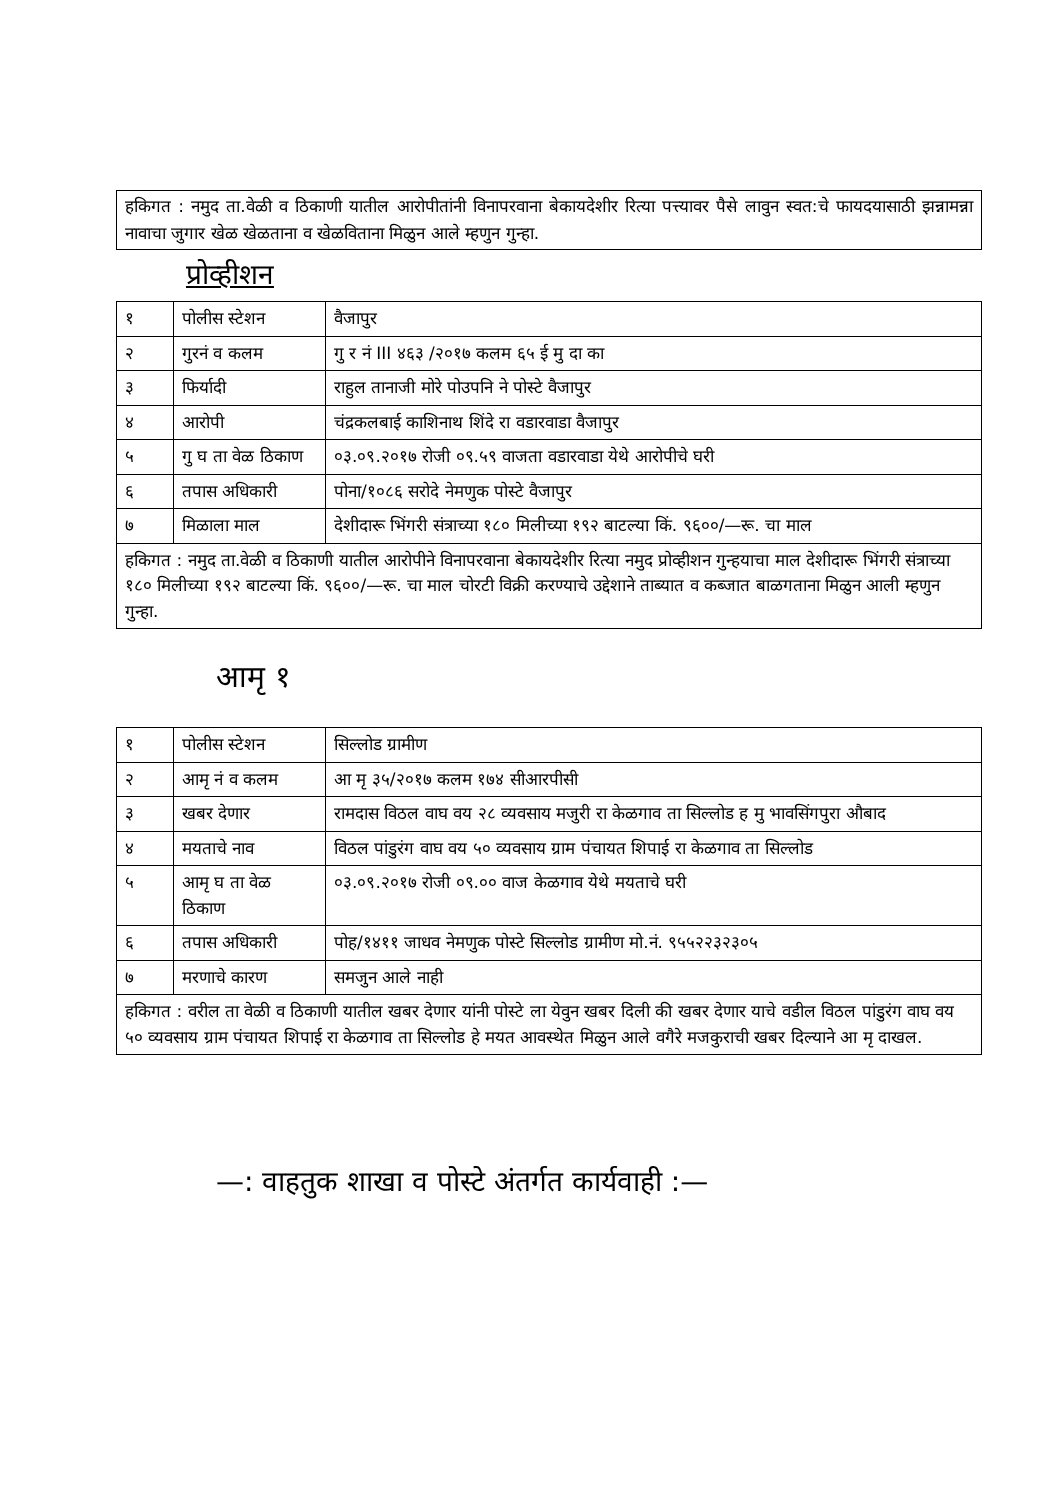हकिगत : नमुद ता.वेळी व ठिकाणी यातील आरोपीतांनी विनापरवाना बेकायदेशीर रित्या पत्त्यावर पैसे लावुन स्वत:चे फायदयासाठी झन्नामन्ना नावाचा जुगार खेळ खेळताना व खेळविताना मिळुन आले म्हणुन गुन्हा.
प्रोव्हीशन
| १ | पोलीस स्टेशन | वैजापुर |
| २ | गुरनं व कलम | गु र नं III ४६३ /२०१७ कलम ६५ ई मु दा का |
| ३ | फिर्यादी | राहुल तानाजी मोरे पोउपनि ने पोस्टे वैजापुर |
| ४ | आरोपी | चंद्रकलबाई काशिनाथ शिंदे रा वडारवाडा वैजापुर |
| ५ | गु घ ता वेळ ठिकाण | ०३.०९.२०१७ रोजी ०९.५९ वाजता वडारवाडा येथे आरोपीचे घरी |
| ६ | तपास अधिकारी | पोना/१०८६ सरोदे नेमणुक पोस्टे वैजापुर |
| ७ | मिळाला माल | देशीदारू भिंगरी संत्राच्या १८० मिलीच्या १९२ बाटल्या किं. ९६००/—रू. चा माल |
| हकिगत : नमुद ता.वेळी व ठिकाणी यातील आरोपीने विनापरवाना बेकायदेशीर रित्या नमुद प्रोव्हीशन गुन्हयाचा माल देशीदारू भिंगरी संत्राच्या १८० मिलीच्या १९२ बाटल्या किं. ९६००/—रू. चा माल चोरटी विक्री करण्याचे उद्देशाने ताब्यात व कब्जात बाळगताना मिळुन आली म्हणुन गुन्हा. | | |
आमृ १
| १ | पोलीस स्टेशन | सिल्लोड ग्रामीण |
| २ | आमृ नं व कलम | आ मृ ३५/२०१७ कलम १७४ सीआरपीसी |
| ३ | खबर देणार | रामदास विठल वाघ वय २८ व्यवसाय मजुरी रा केळगाव ता सिल्लोड ह मु भावसिंगपुरा औबाद |
| ४ | मयताचे नाव | विठल पांडुरंग वाघ वय ५० व्यवसाय ग्राम पंचायत शिपाई रा केळगाव ता सिल्लोड |
| ५ | आमृ घ ता वेळ ठिकाण | ०३.०९.२०१७ रोजी ०९.०० वाज केळगाव येथे मयताचे घरी |
| ६ | तपास अधिकारी | पोह/१४११ जाधव नेमणुक पोस्टे सिल्लोड ग्रामीण मो.नं. ९५५२२३२३०५ |
| ७ | मरणाचे कारण | समजुन आले नाही |
| हकिगत : वरील ता वेळी व ठिकाणी यातील खबर देणार यांनी पोस्टे ला येवुन खबर दिली की खबर देणार याचे वडील विठल पांडुरंग वाघ वय ५० व्यवसाय ग्राम पंचायत शिपाई रा केळगाव ता सिल्लोड हे मयत आवस्थेत मिळुन आले वगैरे मजकुराची खबर दिल्याने आ मृ दाखल. | | |
—: वाहतुक शाखा व पोस्टे अंतर्गत कार्यवाही :—